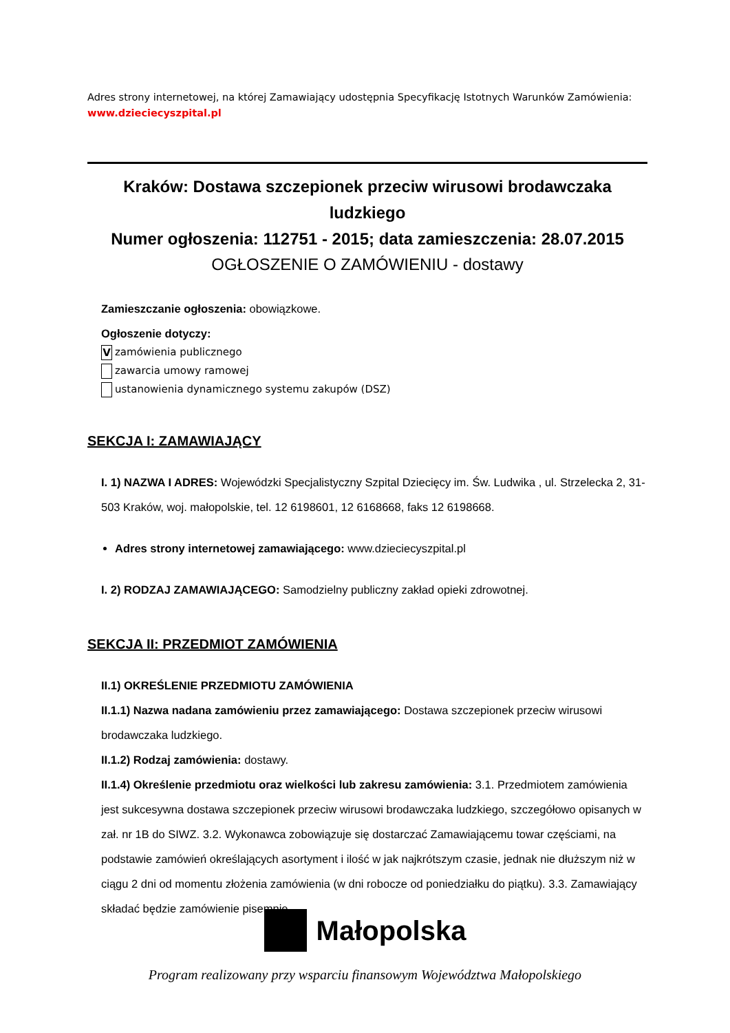Adres strony internetowej, na której Zamawiający udostępnia Specyfikację Istotnych Warunków Zamówienia:
www.dzieciecyszpital.pl
Kraków: Dostawa szczepionek przeciw wirusowi brodawczaka ludzkiego
Numer ogłoszenia: 112751 - 2015; data zamieszczenia: 28.07.2015
OGŁOSZENIE O ZAMÓWIENIU - dostawy
Zamieszczanie ogłoszenia: obowiązkowe.
Ogłoszenie dotyczy:
Vzamówienia publicznego
zawarcia umowy ramowej
ustanowienia dynamicznego systemu zakupów (DSZ)
SEKCJA I: ZAMAWIAJĄCY
I. 1) NAZWA I ADRES: Wojewódzki Specjalistyczny Szpital Dziecięcy im. Św. Ludwika , ul. Strzelecka 2, 31-503 Kraków, woj. małopolskie, tel. 12 6198601, 12 6168668, faks 12 6198668.
Adres strony internetowej zamawiającego: www.dzieciecyszpital.pl
I. 2) RODZAJ ZAMAWIAJĄCEGO: Samodzielny publiczny zakład opieki zdrowotnej.
SEKCJA II: PRZEDMIOT ZAMÓWIENIA
II.1) OKREŚLENIE PRZEDMIOTU ZAMÓWIENIA
II.1.1) Nazwa nadana zamówieniu przez zamawiającego: Dostawa szczepionek przeciw wirusowi brodawczaka ludzkiego.
II.1.2) Rodzaj zamówienia: dostawy.
II.1.4) Określenie przedmiotu oraz wielkości lub zakresu zamówienia: 3.1. Przedmiotem zamówienia jest sukcesywna dostawa szczepionek przeciw wirusowi brodawczaka ludzkiego, szczegółowo opisanych w zał. nr 1B do SIWZ. 3.2. Wykonawca zobowiązuje się dostarczać Zamawiającemu towar częściami, na podstawie zamówień określających asortyment i ilość w jak najkrótszym czasie, jednak nie dłuższym niż w ciągu 2 dni od momentu złożenia zamówienia (w dni robocze od poniedziałku do piątku). 3.3. Zamawiający składać będzie zamówienie pisemnie,
Małopolska
Program realizowany przy wsparciu finansowym Województwa Małopolskiego